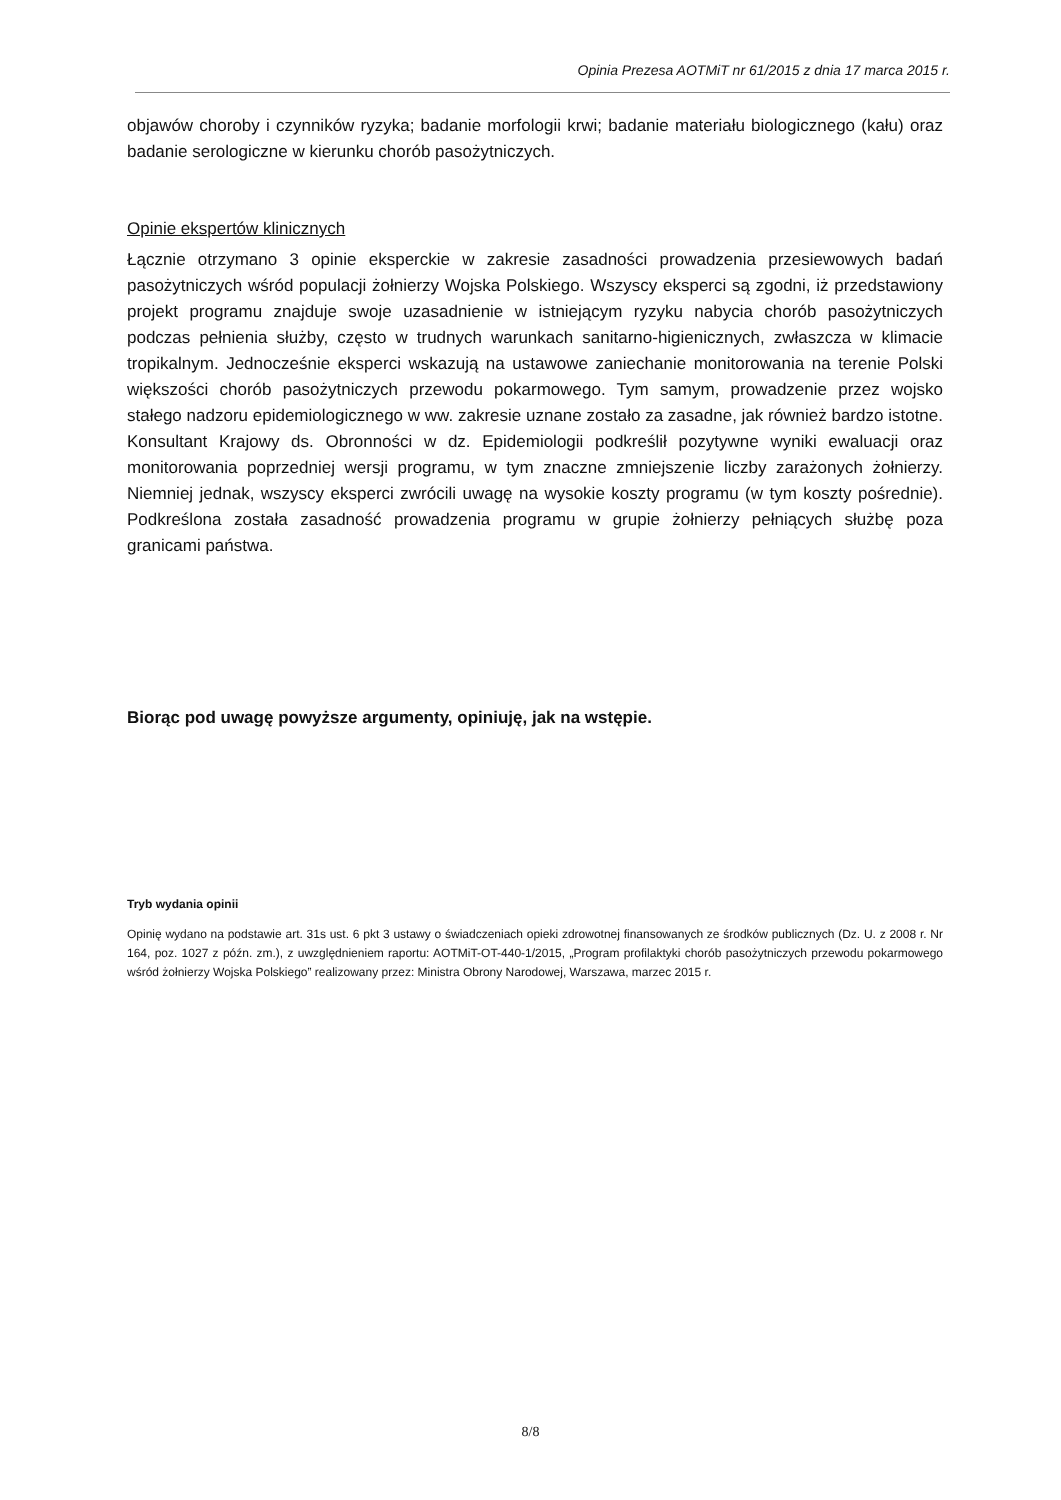Opinia Prezesa AOTMiT nr 61/2015 z dnia 17 marca 2015 r.
objawów choroby i czynników ryzyka; badanie morfologii krwi; badanie materiału biologicznego (kału) oraz badanie serologiczne w kierunku chorób pasożytniczych.
Opinie ekspertów klinicznych
Łącznie otrzymano 3 opinie eksperckie w zakresie zasadności prowadzenia przesiewowych badań pasożytniczych wśród populacji żołnierzy Wojska Polskiego. Wszyscy eksperci są zgodni, iż przedstawiony projekt programu znajduje swoje uzasadnienie w istniejącym ryzyku nabycia chorób pasożytniczych podczas pełnienia służby, często w trudnych warunkach sanitarno-higienicznych, zwłaszcza w klimacie tropikalnym. Jednocześnie eksperci wskazują na ustawowe zaniechanie monitorowania na terenie Polski większości chorób pasożytniczych przewodu pokarmowego. Tym samym, prowadzenie przez wojsko stałego nadzoru epidemiologicznego w ww. zakresie uznane zostało za zasadne, jak również bardzo istotne. Konsultant Krajowy ds. Obronności w dz. Epidemiologii podkreślił pozytywne wyniki ewaluacji oraz monitorowania poprzedniej wersji programu, w tym znaczne zmniejszenie liczby zarażonych żołnierzy. Niemniej jednak, wszyscy eksperci zwrócili uwagę na wysokie koszty programu (w tym koszty pośrednie). Podkreślona została zasadność prowadzenia programu w grupie żołnierzy pełniących służbę poza granicami państwa.
Biorąc pod uwagę powyższe argumenty, opiniuję, jak na wstępie.
Tryb wydania opinii
Opinię wydano na podstawie art. 31s ust. 6 pkt 3 ustawy o świadczeniach opieki zdrowotnej finansowanych ze środków publicznych (Dz. U. z 2008 r. Nr 164, poz. 1027 z późn. zm.), z uwzględnieniem raportu: AOTMiT-OT-440-1/2015, „Program profilaktyki chorób pasożytniczych przewodu pokarmowego wśród żołnierzy Wojska Polskiego” realizowany przez: Ministra Obrony Narodowej, Warszawa, marzec 2015 r.
8/8